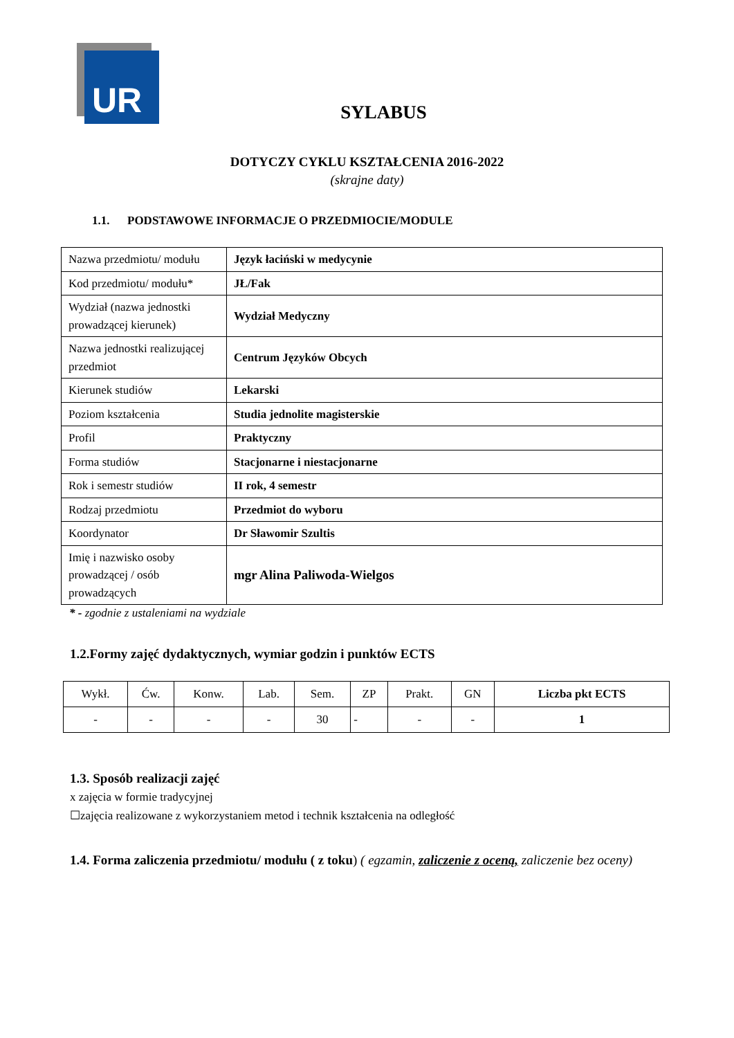UR
SYLABUS
DOTYCZY CYKLU KSZTAŁCENIA 2016-2022
(skrajne daty)
1.1. PODSTAWOWE INFORMACJE O PRZEDMIOCIE/MODULE
| Nazwa przedmiotu/ modułu | Język łaciński w medycynie |
| Kod przedmiotu/ modułu* | JŁ/Fak |
| Wydział (nazwa jednostki prowadzącej kierunek) | Wydział Medyczny |
| Nazwa jednostki realizującej przedmiot | Centrum Języków Obcych |
| Kierunek studiów | Lekarski |
| Poziom kształcenia | Studia jednolite magisterskie |
| Profil | Praktyczny |
| Forma studiów | Stacjonarne i niestacjonarne |
| Rok i semestr studiów | II rok, 4 semestr |
| Rodzaj przedmiotu | Przedmiot do wyboru |
| Koordynator | Dr Sławomir Szultis |
| Imię i nazwisko osoby prowadzącej / osób prowadzących | mgr Alina Paliwoda-Wielgos |
* - zgodnie z ustaleniami na wydziale
1.2.Formy zajęć dydaktycznych, wymiar godzin i punktów ECTS
| Wykł. | Ćw. | Konw. | Lab. | Sem. | ZP | Prakt. | GN | Liczba pkt ECTS |
| --- | --- | --- | --- | --- | --- | --- | --- | --- |
| - | - | - | - | 30 | - | - | - | 1 |
1.3. Sposób realizacji zajęć
x zajęcia w formie tradycyjnej
☐zajęcia realizowane z wykorzystaniem metod i technik kształcenia na odległość
1.4. Forma zaliczenia przedmiotu/ modułu ( z toku) ( egzamin, zaliczenie z oceną, zaliczenie bez oceny)